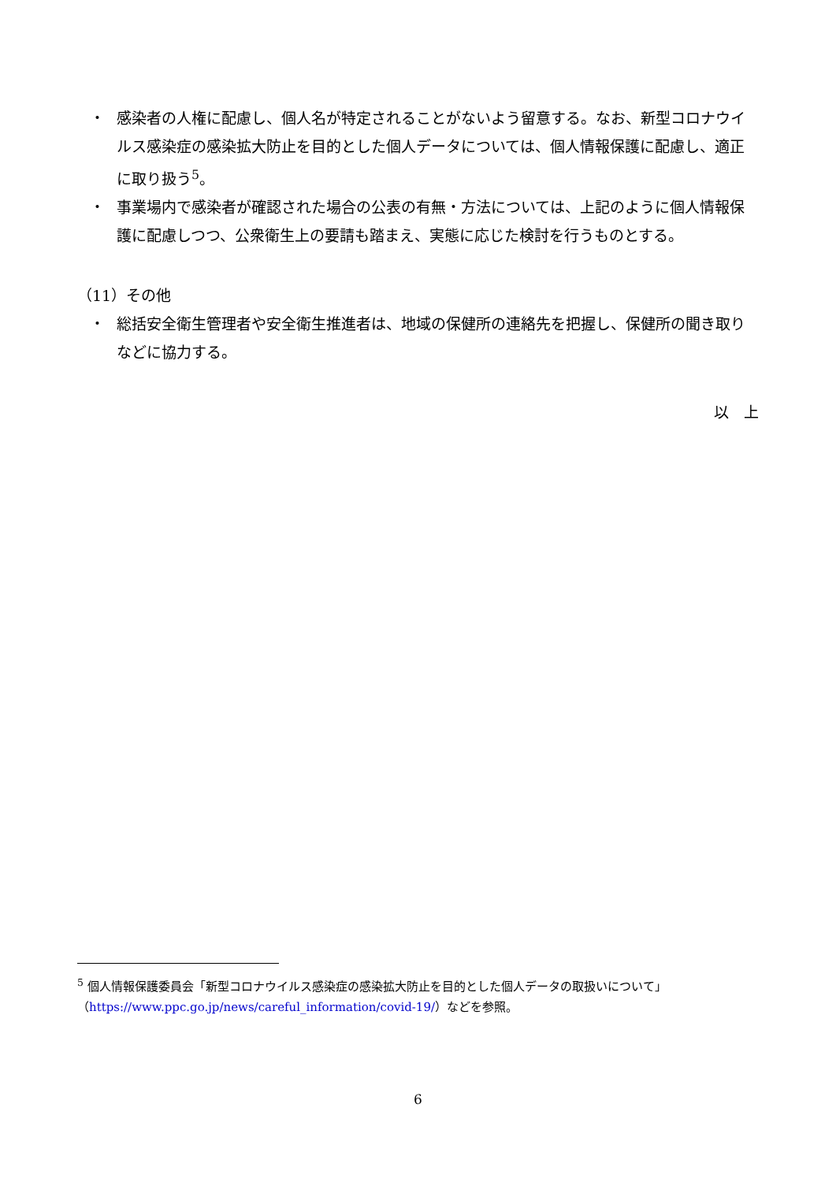・ 感染者の人権に配慮し、個人名が特定されることがないよう留意する。なお、新型コロナウイルス感染症の感染拡大防止を目的とした個人データについては、個人情報保護に配慮し、適正に取り扱う<sup>5</sup>。
・ 事業場内で感染者が確認された場合の公表の有無・方法については、上記のように個人情報保護に配慮しつつ、公衆衛生上の要請も踏まえ、実態に応じた検討を行うものとする。
（11）その他
・ 総括安全衛生管理者や安全衛生推進者は、地域の保健所の連絡先を把握し、保健所の聞き取りなどに協力する。
以　上
<sup>5</sup> 個人情報保護委員会「新型コロナウイルス感染症の感染拡大防止を目的とした個人データの取扱いについて」（https://www.ppc.go.jp/news/careful_information/covid-19/）などを参照。
6